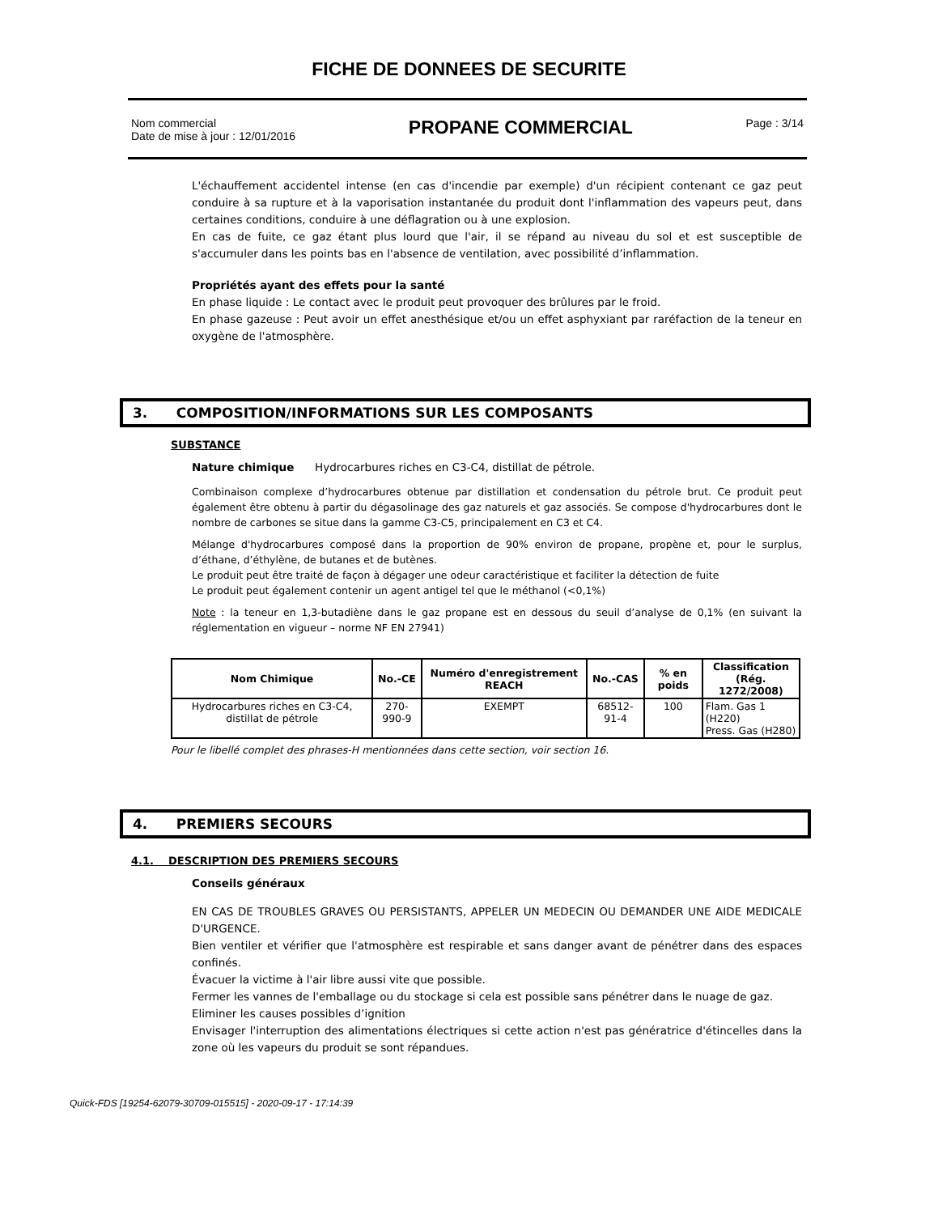FICHE DE DONNEES DE SECURITE
Nom commercial
Date de mise à jour : 12/01/2016
PROPANE COMMERCIAL
Page : 3/14
L'échauffement accidentel intense (en cas d'incendie par exemple) d'un récipient contenant ce gaz peut conduire à sa rupture et à la vaporisation instantanée du produit dont l'inflammation des vapeurs peut, dans certaines conditions, conduire à une déflagration ou à une explosion.
En cas de fuite, ce gaz étant plus lourd que l'air, il se répand au niveau du sol et est susceptible de s'accumuler dans les points bas en l'absence de ventilation, avec possibilité d’inflammation.
Propriétés ayant des effets pour la santé
En phase liquide : Le contact avec le produit peut provoquer des brûlures par le froid.
En phase gazeuse : Peut avoir un effet anesthésique et/ou un effet asphyxiant par raréfaction de la teneur en oxygène de l'atmosphère.
3. COMPOSITION/INFORMATIONS SUR LES COMPOSANTS
SUBSTANCE
Nature chimique Hydrocarbures riches en C3-C4, distillat de pétrole.
Combinaison complexe d’hydrocarbures obtenue par distillation et condensation du pétrole brut. Ce produit peut également être obtenu à partir du dégasolinage des gaz naturels et gaz associés. Se compose d'hydrocarbures dont le nombre de carbones se situe dans la gamme C3-C5, principalement en C3 et C4.
Mélange d'hydrocarbures composé dans la proportion de 90% environ de propane, propène et, pour le surplus, d’éthane, d’éthylène, de butanes et de butènes.
Le produit peut être traité de façon à dégager une odeur caractéristique et faciliter la détection de fuite
Le produit peut également contenir un agent antigel tel que le méthanol (<0,1%)
Note : la teneur en 1,3-butadiène dans le gaz propane est en dessous du seuil d’analyse de 0,1% (en suivant la réglementation en vigueur – norme NF EN 27941)
| Nom Chimique | No.-CE | Numéro d'enregistrement REACH | No.-CAS | % en poids | Classification (Rég. 1272/2008) |
| --- | --- | --- | --- | --- | --- |
| Hydrocarbures riches en C3-C4, distillat de pétrole | 270-990-9 | EXEMPT | 68512-91-4 | 100 | Flam. Gas 1 (H220) Press. Gas (H280) |
Pour le libellé complet des phrases-H mentionnées dans cette section, voir section 16.
4. PREMIERS SECOURS
4.1. DESCRIPTION DES PREMIERS SECOURS
Conseils généraux
EN CAS DE TROUBLES GRAVES OU PERSISTANTS, APPELER UN MEDECIN OU DEMANDER UNE AIDE MEDICALE D'URGENCE.
Bien ventiler et vérifier que l'atmosphère est respirable et sans danger avant de pénétrer dans des espaces confinés.
Évacuer la victime à l'air libre aussi vite que possible.
Fermer les vannes de l'emballage ou du stockage si cela est possible sans pénétrer dans le nuage de gaz.
Eliminer les causes possibles d’ignition
Envisager l'interruption des alimentations électriques si cette action n'est pas génératrice d'étincelles dans la zone où les vapeurs du produit se sont répandues.
Quick-FDS [19254-62079-30709-015515] - 2020-09-17 - 17:14:39